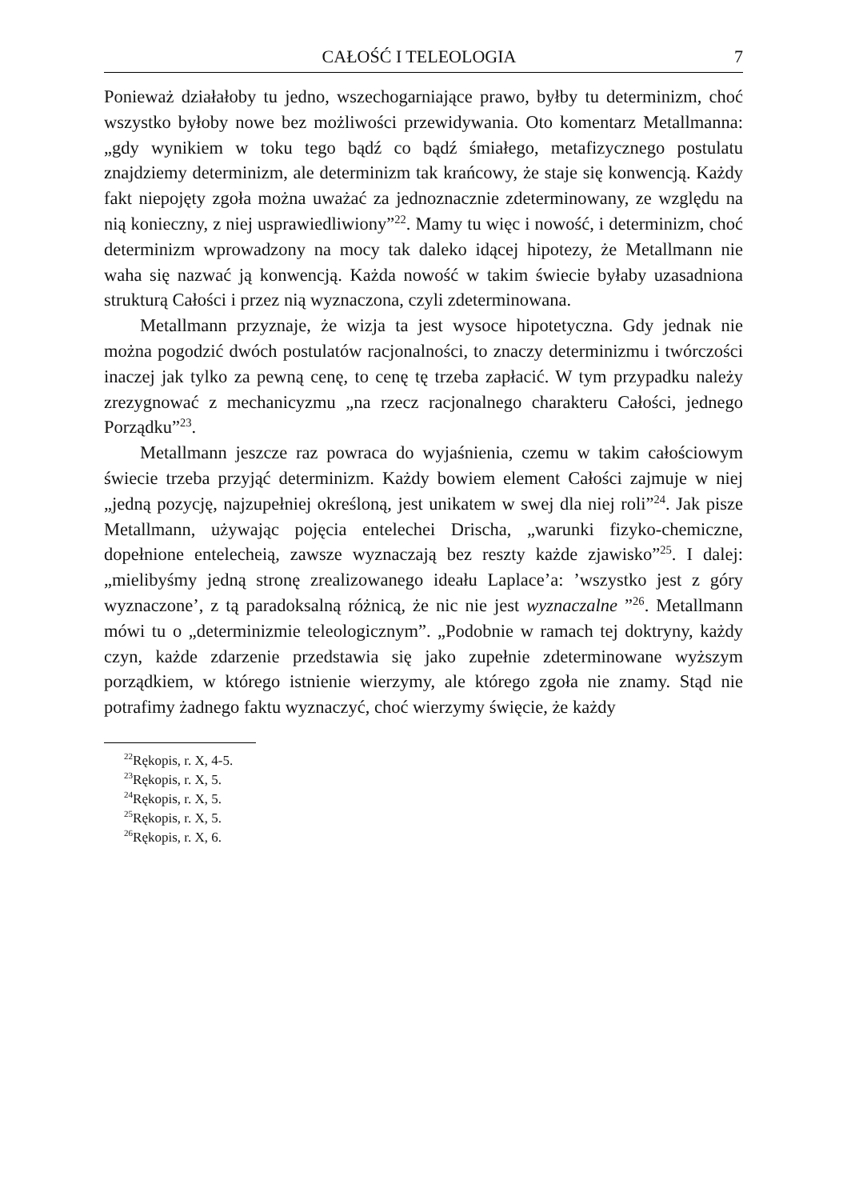CAŁOŚĆ I TELEOLOGIA 7
Ponieważ działałoby tu jedno, wszechogarniające prawo, byłby tu determinizm, choć wszystko byłoby nowe bez możliwości przewidywania. Oto komentarz Metallmanna: „gdy wynikiem w toku tego bądź co bądź śmiałego, metafizycznego postulatu znajdziemy determinizm, ale determinizm tak krańcowy, że staje się konwencją. Każdy fakt niepojęty zgoła można uważać za jednoznacznie zdeterminowany, ze względu na nią konieczny, z niej usprawiedliwiony”<sup>22</sup>. Mamy tu więc i nowość, i determinizm, choć determinizm wprowadzony na mocy tak daleko idącej hipotezy, że Metallmann nie waha się nazwać ją konwencją. Każda nowość w takim świecie byłaby uzasadniona strukturą Całości i przez nią wyznaczona, czyli zdeterminowana.
Metallmann przyznaje, że wizja ta jest wysoce hipotetyczna. Gdy jednak nie można pogodzić dwóch postulatów racjonalności, to znaczy determinizmu i twórczości inaczej jak tylko za pewną cenę, to cenę tę trzeba zapłacić. W tym przypadku należy zrezygnować z mechanicyzmu „na rzecz racjonalnego charakteru Całości, jednego Porządku”<sup>23</sup>.
Metallmann jeszcze raz powraca do wyjaśnienia, czemu w takim całościowym świecie trzeba przyjąć determinizm. Każdy bowiem element Całości zajmuje w niej „jedną pozycję, najzupełniej określoną, jest unikatem w swej dla niej roli”<sup>24</sup>. Jak pisze Metallmann, używając pojęcia entelechei Drischa, „warunki fizyko-chemiczne, dopełnione entelecheią, zawsze wyznaczają bez reszty każde zjawisko”<sup>25</sup>. I dalej: „mielibyśmy jedną stronę zrealizowanego ideału Laplace’a: ’wszystko jest z góry wyznaczone’, z tą paradoksalną różnicą, że nic nie jest wyznaczalne ”<sup>26</sup>. Metallmann mówi tu o „determinizmie teleologicznym”. „Podobnie w ramach tej doktryny, każdy czyn, każde zdarzenie przedstawia się jako zupełnie zdeterminowane wyższym porządkiem, w którego istnienie wierzymy, ale którego zgoła nie znamy. Stąd nie potrafimy żadnego faktu wyznaczyć, choć wierzymy święcie, że każdy
<sup>22</sup> Rękopis, r. X, 4-5.
<sup>23</sup> Rękopis, r. X, 5.
<sup>24</sup> Rękopis, r. X, 5.
<sup>25</sup> Rękopis, r. X, 5.
<sup>26</sup> Rękopis, r. X, 6.